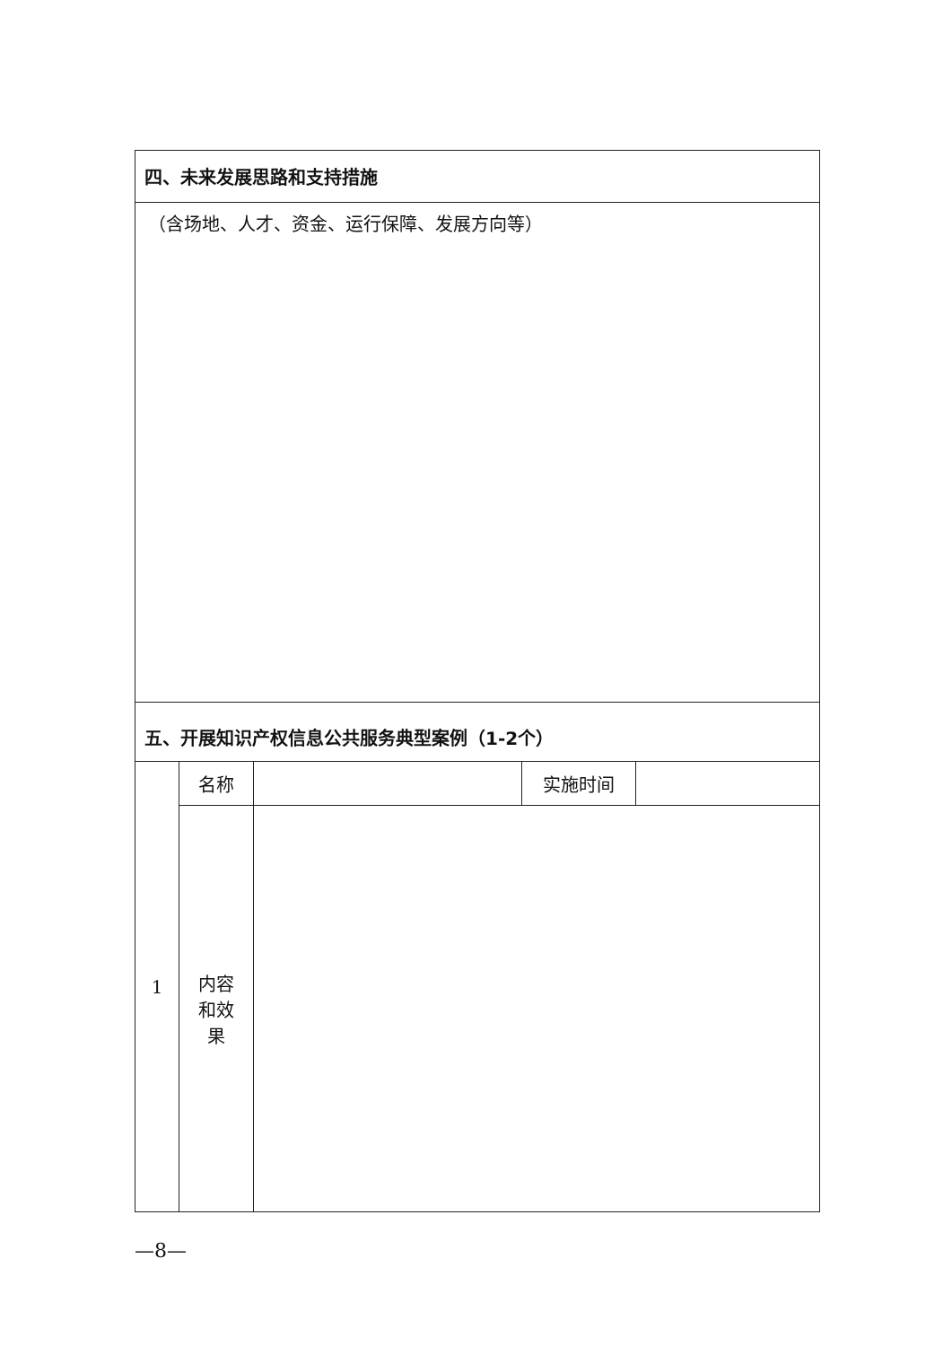| 四、未来发展思路和支持措施 | | | | |
| （含场地、人才、资金、运行保障、发展方向等） | | | | |
| 五、开展知识产权信息公共服务典型案例（1-2个） | | | | |
| 1 | 名称 | | 实施时间 | |
| | 内容 和效 果 | | | |
—8—